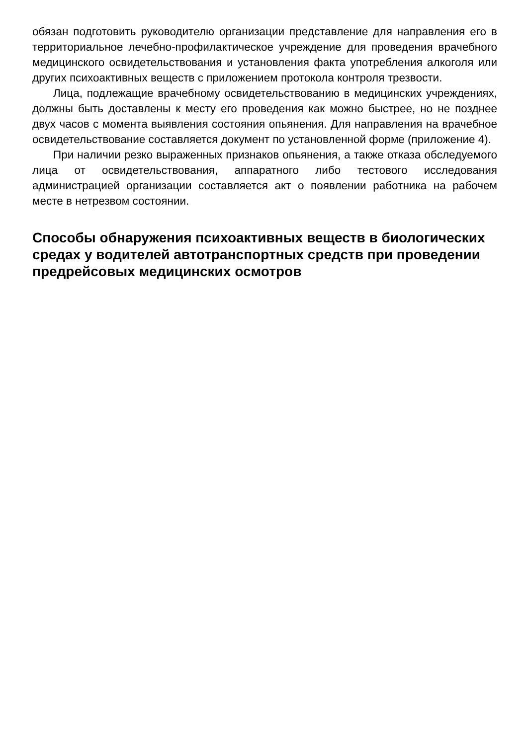обязан подготовить руководителю организации представление для направления его в территориальное лечебно-профилактическое учреждение для проведения врачебного медицинского освидетельствования и установления факта употребления алкоголя или других психоактивных веществ с приложением протокола контроля трезвости.
Лица, подлежащие врачебному освидетельствованию в медицинских учреждениях, должны быть доставлены к месту его проведения как можно быстрее, но не позднее двух часов с момента выявления состояния опьянения. Для направления на врачебное освидетельствование составляется документ по установленной форме (приложение 4).
При наличии резко выраженных признаков опьянения, а также отказа обследуемого лица от освидетельствования, аппаратного либо тестового исследования администрацией организации составляется акт о появлении работника на рабочем месте в нетрезвом состоянии.
Способы обнаружения психоактивных веществ в биологических средах у водителей автотранспортных средств при проведении предрейсовых медицинских осмотров